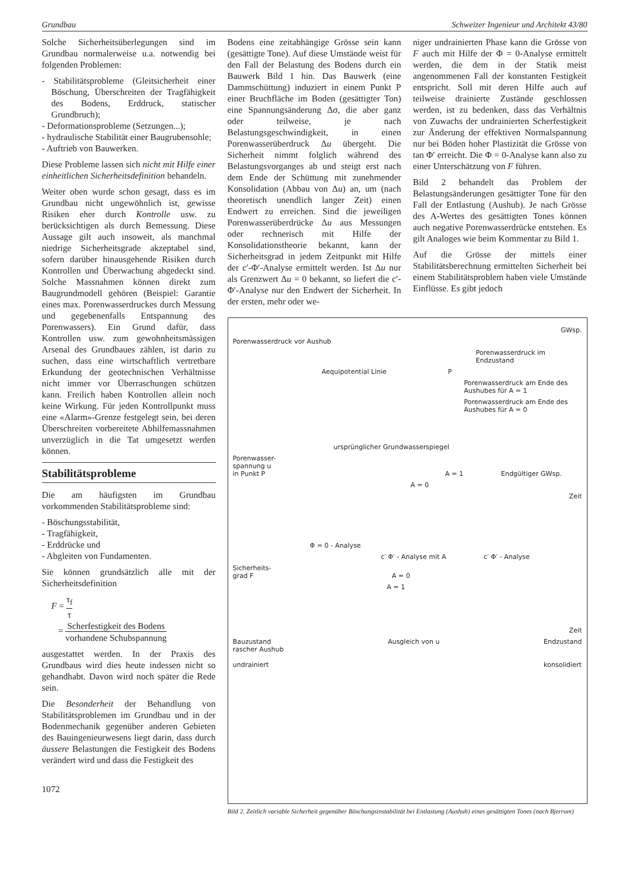Grundbau Schweizer Ingenieur und Architekt 43/80
Solche Sicherheitsüberlegungen sind im Grundbau normalerweise u.a. notwendig bei folgenden Problemen:
- Stabilitätsprobleme (Gleitsicherheit einer Böschung, Überschreiten der Tragfähigkeit des Bodens, Erddruck, statischer Grundbruch);
- Deformationsprobleme (Setzungen...);
- hydraulische Stabilität einer Baugrubensohle;
- Auftrieb von Bauwerken.
Diese Probleme lassen sich nicht mit Hilfe einer einheitlichen Sicherheitsdefinition behandeln.
Weiter oben wurde schon gesagt, dass es im Grundbau nicht ungewöhnlich ist, gewisse Risiken eher durch Kontrolle usw. zu berücksichtigen als durch Bemessung. Diese Aussage gilt auch insoweit, als manchmal niedrige Sicherheitsgrade akzeptabel sind, sofern darüber hinausgehende Risiken durch Kontrollen und Überwachung abgedeckt sind. Solche Massnahmen können direkt zum Baugrundmodell gehören (Beispiel: Garantie eines max. Porenwasserdruckes durch Messung und gegebenenfalls Entspannung des Porenwassers). Ein Grund dafür, dass Kontrollen usw. zum gewohnheitsmässigen Arsenal des Grundbaues zählen, ist darin zu suchen, dass eine wirtschaftlich vertretbare Erkundung der geotechnischen Verhältnisse nicht immer vor Überraschungen schützen kann. Freilich haben Kontrollen allein noch keine Wirkung. Für jeden Kontrollpunkt muss eine «Alarm»-Grenze festgelegt sein, bei deren Überschreiten vorbereitete Abhilfemassnahmen unverzüglich in die Tat umgesetzt werden können.
Stabilitätsprobleme
Die am häufigsten im Grundbau vorkommenden Stabilitätsprobleme sind:
- Böschungsstabilität,
- Tragfähigkeit,
- Erddrücke und
- Abgleiten von Fundamenten.
Sie können grundsätzlich alle mit der Sicherheitsdefinition
F = τ<sub>f</sub> τ
= Scherfestigkeit des Bodens vorhandene Schubspannung
ausgestattet werden. In der Praxis des Grundbaus wird dies heute indessen nicht so gehandhabt. Davon wird noch später die Rede sein.
Die Besonderheit der Behandlung von Stabilitätsproblemen im Grundbau und in der Bodenmechanik gegenüber anderen Gebieten des Bauingenieurwesens liegt darin, dass durch äussere Belastungen die Festigkeit des Bodens verändert wird und dass die Festigkeit des
1072
Bodens eine zeitabhängige Grösse sein kann (gesättigte Tone). Auf diese Umstände weist für den Fall der Belastung des Bodens durch ein Bauwerk Bild 1 hin. Das Bauwerk (eine Dammschüttung) induziert in einem Punkt P einer Bruchfläche im Boden (gesättigter Ton) eine Spannungsänderung Δσ, die aber ganz oder teilweise, je nach Belastungsgeschwindigkeit, in einen Porenwasserüberdruck Δu übergeht. Die Sicherheit nimmt folglich während des Belastungsvorganges ab und steigt erst nach dem Ende der Schüttung mit zunehmender Konsolidation (Abbau von Δu) an, um (nach theoretisch unendlich langer Zeit) einen Endwert zu erreichen. Sind die jeweiligen Porenwasserüberdrücke Δu aus Messungen oder rechnerisch mit Hilfe der Konsolidationstheorie bekannt, kann der Sicherheitsgrad in jedem Zeitpunkt mit Hilfe der c′-Φ′-Analyse ermittelt werden. Ist Δu nur als Grenzwert Δu = 0 bekannt, so liefert die c′-Φ′-Analyse nur den Endwert der Sicherheit. In der ersten, mehr oder we-
niger undrainierten Phase kann die Grösse von F auch mit Hilfe der Φ = 0-Analyse ermittelt werden, die dem in der Statik meist angenommenen Fall der konstanten Festigkeit entspricht. Soll mit deren Hilfe auch auf teilweise drainierte Zustände geschlossen werden, ist zu bedenken, dass das Verhältnis von Zuwachs der undrainierten Scherfestigkeit zur Änderung der effektiven Normalspannung nur bei Böden hoher Plastizität die Grösse von tan Φ′ erreicht. Die Φ = 0-Analyse kann also zu einer Unterschätzung von F führen.
Bild 2 behandelt das Problem der Belastungsänderungen gesättigter Tone für den Fall der Entlastung (Aushub). Je nach Grösse des A-Wertes des gesättigten Tones können auch negative Porenwasserdrücke entstehen. Es gilt Analoges wie beim Kommentar zu Bild 1.
Auf die Grösse der mittels einer Stabilitätsberechnung ermittelten Sicherheit bei einem Stabilitätsproblem haben viele Umstände Einflüsse. Es gibt jedoch
GWsp.
Porenwasserdruck vor Aushub
Porenwasserdruck im Endzustand
Aequipotential Linie P
Porenwasserdruck am Ende des Aushubes für A = 1
Porenwasserdruck am Ende des Aushubes für A = 0
ursprünglicher Grundwasserspiegel
Porenwasser-
spannung u
in Punkt P A = 1 Endgültiger GWsp.
A = 0
Zeit
Φ = 0 - Analyse
c′ Φ′ - Analyse mit A c′ Φ′ - Analyse
Sicherheits-
grad F A = 0
A = 1
Zeit
Bauzustand
rascher Aushub
undrainiert Ausgleich von u Endzustand
konsolidiert
Bild 2. Zeitlich variable Sicherheit gegenüber Böschungsinstabilität bei Entlastung (Aushub) eines gesättigten Tones (nach Bjerrum)